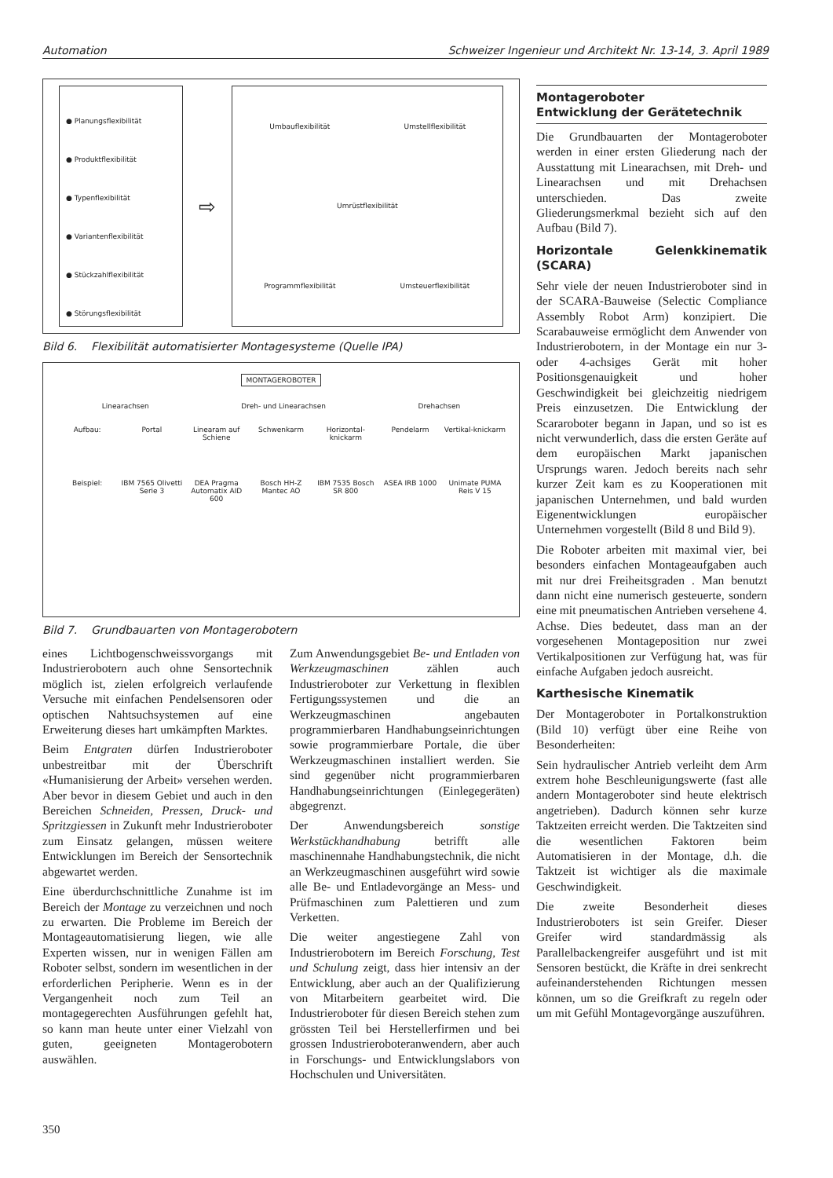Automation Schweizer Ingenieur und Architekt Nr. 13-14, 3. April 1989
● Planungsflexibilität
● Produktflexibilität
● Typenflexibilität
● Variantenflexibilität
● Stückzahlflexibilität
● Störungsflexibilität
⇨
Umbauflexibilität Umstellflexibilität Umrüstflexibilität Programmflexibilität Umsteuerflexibilität
Bild 6. Flexibilität automatisierter Montagesysteme (Quelle IPA)
MONTAGEROBOTER
Linearachsen Dreh- und Linearachsen Drehachsen
Aufbau: Portal Linearam auf Schiene Schwenkarm Horizontal-knickarm Pendelarm Vertikal-knickarm Beispiel: IBM 7565 Olivetti Serie 3 DEA Pragma Automatix AID 600 Bosch HH-Z Mantec AO IBM 7535 Bosch SR 800 ASEA IRB 1000 Unimate PUMA Reis V 15
Bild 7. Grundbauarten von Montagerobotern
eines Lichtbogenschweissvorgangs mit Industrierobotern auch ohne Sensortechnik möglich ist, zielen erfolgreich verlaufende Versuche mit einfachen Pendelsensoren oder optischen Nahtsuchsystemen auf eine Erweiterung dieses hart umkämpften Marktes.
Beim Entgraten dürfen Industrieroboter unbestreitbar mit der Überschrift «Humanisierung der Arbeit» versehen werden. Aber bevor in diesem Gebiet und auch in den Bereichen Schneiden, Pressen, Druck- und Spritzgiessen in Zukunft mehr Industrieroboter zum Einsatz gelangen, müssen weitere Entwicklungen im Bereich der Sensortechnik abgewartet werden.
Eine überdurchschnittliche Zunahme ist im Bereich der Montage zu verzeichnen und noch zu erwarten. Die Probleme im Bereich der Montageautomatisierung liegen, wie alle Experten wissen, nur in wenigen Fällen am Roboter selbst, sondern im wesentlichen in der erforderlichen Peripherie. Wenn es in der Vergangenheit noch zum Teil an montagegerechten Ausführungen gefehlt hat, so kann man heute unter einer Vielzahl von guten, geeigneten Montagerobotern auswählen.
Zum Anwendungsgebiet Be- und Entladen von Werkzeugmaschinen zählen auch Industrieroboter zur Verkettung in flexiblen Fertigungssystemen und die an Werkzeugmaschinen angebauten programmierbaren Handhabungseinrichtungen sowie programmierbare Portale, die über Werkzeugmaschinen installiert werden. Sie sind gegenüber nicht programmierbaren Handhabungseinrichtungen (Einlegegeräten) abgegrenzt.
Der Anwendungsbereich sonstige Werkstückhandhabung betrifft alle maschinennahe Handhabungstechnik, die nicht an Werkzeugmaschinen ausgeführt wird sowie alle Be- und Entladevorgänge an Mess- und Prüfmaschinen zum Palettieren und zum Verketten.
Die weiter angestiegene Zahl von Industrierobotern im Bereich Forschung, Test und Schulung zeigt, dass hier intensiv an der Entwicklung, aber auch an der Qualifizierung von Mitarbeitern gearbeitet wird. Die Industrieroboter für diesen Bereich stehen zum grössten Teil bei Herstellerfirmen und bei grossen Industrieroboteranwendern, aber auch in Forschungs- und Entwicklungslabors von Hochschulen und Universitäten.
Montageroboter
Entwicklung der Gerätetechnik
Die Grundbauarten der Montageroboter werden in einer ersten Gliederung nach der Ausstattung mit Linearachsen, mit Dreh- und Linearachsen und mit Drehachsen unterschieden. Das zweite Gliederungsmerkmal bezieht sich auf den Aufbau (Bild 7).
Horizontale Gelenkkinematik (SCARA)
Sehr viele der neuen Industrieroboter sind in der SCARA-Bauweise (Selectic Compliance Assembly Robot Arm) konzipiert. Die Scarabauweise ermöglicht dem Anwender von Industrierobotern, in der Montage ein nur 3- oder 4-achsiges Gerät mit hoher Positionsgenauigkeit und hoher Geschwindigkeit bei gleichzeitig niedrigem Preis einzusetzen. Die Entwicklung der Scararoboter begann in Japan, und so ist es nicht verwunderlich, dass die ersten Geräte auf dem europäischen Markt japanischen Ursprungs waren. Jedoch bereits nach sehr kurzer Zeit kam es zu Kooperationen mit japanischen Unternehmen, und bald wurden Eigenentwicklungen europäischer Unternehmen vorgestellt (Bild 8 und Bild 9).
Die Roboter arbeiten mit maximal vier, bei besonders einfachen Montageaufgaben auch mit nur drei Freiheitsgraden . Man benutzt dann nicht eine numerisch gesteuerte, sondern eine mit pneumatischen Antrieben versehene 4. Achse. Dies bedeutet, dass man an der vorgesehenen Montageposition nur zwei Vertikalpositionen zur Verfügung hat, was für einfache Aufgaben jedoch ausreicht.
Karthesische Kinematik
Der Montageroboter in Portalkonstruktion (Bild 10) verfügt über eine Reihe von Besonderheiten:
Sein hydraulischer Antrieb verleiht dem Arm extrem hohe Beschleunigungswerte (fast alle andern Montageroboter sind heute elektrisch angetrieben). Dadurch können sehr kurze Taktzeiten erreicht werden. Die Taktzeiten sind die wesentlichen Faktoren beim Automatisieren in der Montage, d.h. die Taktzeit ist wichtiger als die maximale Geschwindigkeit.
Die zweite Besonderheit dieses Industrieroboters ist sein Greifer. Dieser Greifer wird standardmässig als Parallelbackengreifer ausgeführt und ist mit Sensoren bestückt, die Kräfte in drei senkrecht aufeinanderstehenden Richtungen messen können, um so die Greifkraft zu regeln oder um mit Gefühl Montagevorgänge auszuführen.
350